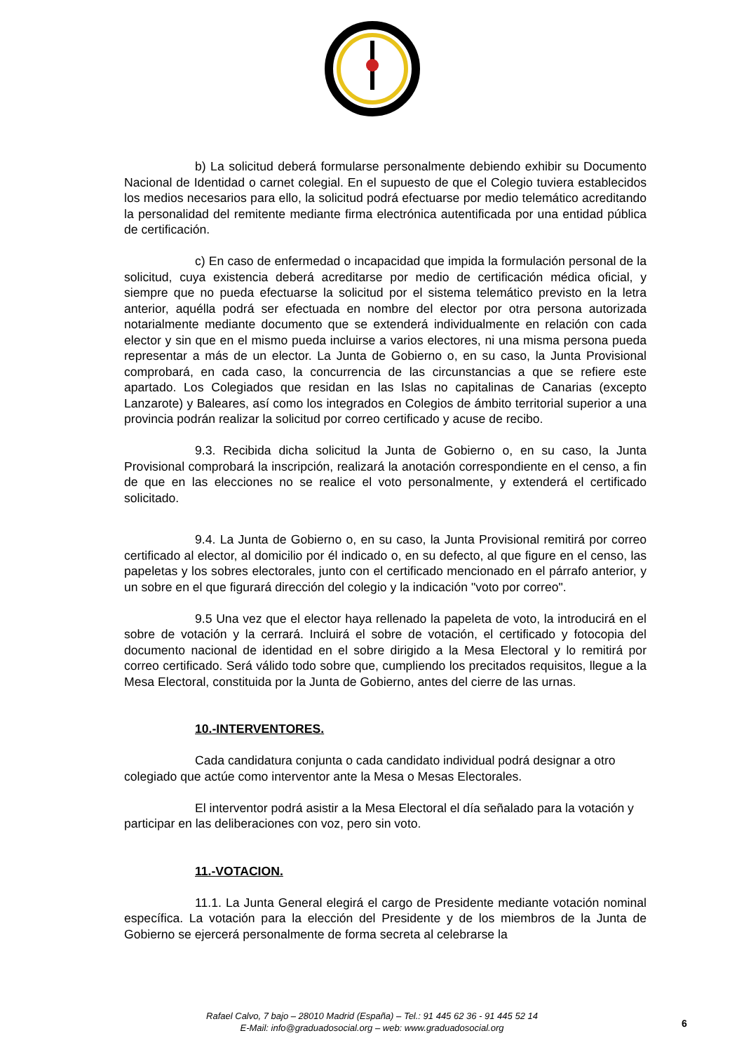b) La solicitud deberá formularse personalmente debiendo exhibir su Documento Nacional de Identidad o carnet colegial. En el supuesto de que el Colegio tuviera establecidos los medios necesarios para ello, la solicitud podrá efectuarse por medio telemático acreditando la personalidad del remitente mediante firma electrónica autentificada por una entidad pública de certificación.
c) En caso de enfermedad o incapacidad que impida la formulación personal de la solicitud, cuya existencia deberá acreditarse por medio de certificación médica oficial, y siempre que no pueda efectuarse la solicitud por el sistema telemático previsto en la letra anterior, aquélla podrá ser efectuada en nombre del elector por otra persona autorizada notarialmente mediante documento que se extenderá individualmente en relación con cada elector y sin que en el mismo pueda incluirse a varios electores, ni una misma persona pueda representar a más de un elector. La Junta de Gobierno o, en su caso, la Junta Provisional comprobará, en cada caso, la concurrencia de las circunstancias a que se refiere este apartado. Los Colegiados que residan en las Islas no capitalinas de Canarias (excepto Lanzarote) y Baleares, así como los integrados en Colegios de ámbito territorial superior a una provincia podrán realizar la solicitud por correo certificado y acuse de recibo.
9.3. Recibida dicha solicitud la Junta de Gobierno o, en su caso, la Junta Provisional comprobará la inscripción, realizará la anotación correspondiente en el censo, a fin de que en las elecciones no se realice el voto personalmente, y extenderá el certificado solicitado.
9.4. La Junta de Gobierno o, en su caso, la Junta Provisional remitirá por correo certificado al elector, al domicilio por él indicado o, en su defecto, al que figure en el censo, las papeletas y los sobres electorales, junto con el certificado mencionado en el párrafo anterior, y un sobre en el que figurará dirección del colegio y la indicación "voto por correo".
9.5 Una vez que el elector haya rellenado la papeleta de voto, la introducirá en el sobre de votación y la cerrará. Incluirá el sobre de votación, el certificado y fotocopia del documento nacional de identidad en el sobre dirigido a la Mesa Electoral y lo remitirá por correo certificado. Será válido todo sobre que, cumpliendo los precitados requisitos, llegue a la Mesa Electoral, constituida por la Junta de Gobierno, antes del cierre de las urnas.
10.-INTERVENTORES.
Cada candidatura conjunta o cada candidato individual podrá designar a otro colegiado que actúe como interventor ante la Mesa o Mesas Electorales.
El interventor podrá asistir a la Mesa Electoral el día señalado para la votación y participar en las deliberaciones con voz, pero sin voto.
11.-VOTACION.
11.1. La Junta General elegirá el cargo de Presidente mediante votación nominal específica. La votación para la elección del Presidente y de los miembros de la Junta de Gobierno se ejercerá personalmente de forma secreta al celebrarse la
Rafael Calvo, 7 bajo – 28010 Madrid (España) – Tel.: 91 445 62 36 - 91 445 52 14
E-Mail: info@graduadosocial.org – web: www.graduadosocial.org
6